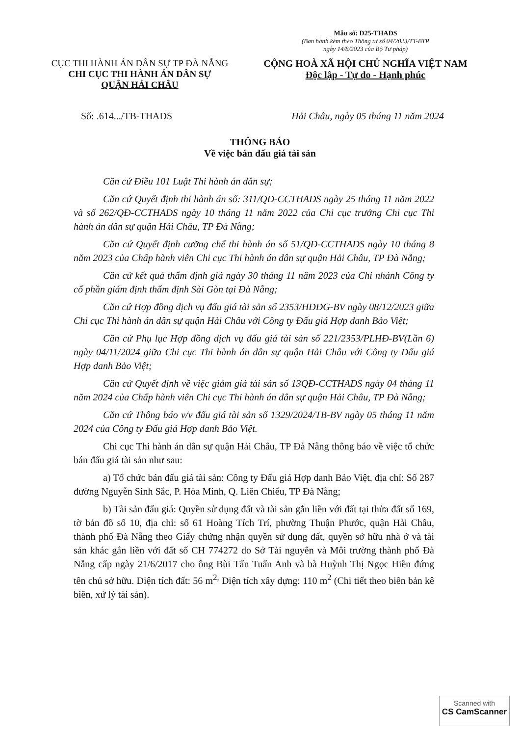Mẫu số: D25-THADS
(Ban hành kèm theo Thông tư số 04/2023/TT-BTP
ngày 14/8/2023 của Bộ Tư pháp)
CỤC THI HÀNH ÁN DÂN SỰ TP ĐÀ NẴNG
CHI CỤC THI HÀNH ÁN DÂN SỰ
QUẬN HẢI CHÂU
CỘNG HOÀ XÃ HỘI CHỦ NGHĨA VIỆT NAM
Độc lập - Tự do - Hạnh phúc
Số: .614.../TB-THADS Hải Châu, ngày 05 tháng 11 năm 2024
THÔNG BÁO
Về việc bán đấu giá tài sản
Căn cứ Điều 101 Luật Thi hành án dân sự;
Căn cứ Quyết định thi hành án số: 311/QĐ-CCTHADS ngày 25 tháng 11 năm 2022 và số 262/QĐ-CCTHADS ngày 10 tháng 11 năm 2022 của Chi cục trưởng Chi cục Thi hành án dân sự quận Hải Châu, TP Đà Nẵng;
Căn cứ Quyết định cưỡng chế thi hành án số 51/QĐ-CCTHADS ngày 10 tháng 8 năm 2023 của Chấp hành viên Chi cục Thi hành án dân sự quận Hải Châu, TP Đà Nẵng;
Căn cứ kết quả thẩm định giá ngày 30 tháng 11 năm 2023 của Chi nhánh Công ty cổ phần giám định thẩm định Sài Gòn tại Đà Nẵng;
Căn cứ Hợp đồng dịch vụ đấu giá tài sản số 2353/HĐĐG-BV ngày 08/12/2023 giữa Chi cục Thi hành án dân sự quận Hải Châu với Công ty Đấu giá Hợp danh Bảo Việt;
Căn cứ Phụ lục Hợp đồng dịch vụ đấu giá tài sản số 221/2353/PLHĐ-BV(Lần 6) ngày 04/11/2024 giữa Chi cục Thi hành án dân sự quận Hải Châu với Công ty Đấu giá Hợp danh Bảo Việt;
Căn cứ Quyết định về việc giảm giá tài sản số 13QĐ-CCTHADS ngày 04 tháng 11 năm 2024 của Chấp hành viên Chi cục Thi hành án dân sự quận Hải Châu, TP Đà Nẵng;
Căn cứ Thông báo v/v đấu giá tài sản số 1329/2024/TB-BV ngày 05 tháng 11 năm 2024 của Công ty Đấu giá Hợp danh Bảo Việt.
Chi cục Thi hành án dân sự quận Hải Châu, TP Đà Nẵng thông báo về việc tổ chức bán đấu giá tài sản như sau:
a) Tổ chức bán đấu giá tài sản: Công ty Đấu giá Hợp danh Bảo Việt, địa chỉ: Số 287 đường Nguyễn Sinh Sắc, P. Hòa Minh, Q. Liên Chiểu, TP Đà Nẵng;
b) Tài sản đấu giá: Quyền sử dụng đất và tài sản gắn liền với đất tại thửa đất số 169, tờ bản đồ số 10, địa chỉ: số 61 Hoàng Tích Trí, phường Thuận Phước, quận Hải Châu, thành phố Đà Nẵng theo Giấy chứng nhận quyền sử dụng đất, quyền sở hữu nhà ở và tài sản khác gắn liền với đất số CH 774272 do Sở Tài nguyên và Môi trường thành phố Đà Nẵng cấp ngày 21/6/2017 cho ông Bùi Tấn Tuấn Anh và bà Huỳnh Thị Ngọc Hiền đứng tên chủ sở hữu. Diện tích đất: 56 m<sup>2,</sup> Diện tích xây dựng: 110 m<sup>2</sup> (Chi tiết theo biên bản kê biên, xử lý tài sản).
Scanned with
CS CamScanner